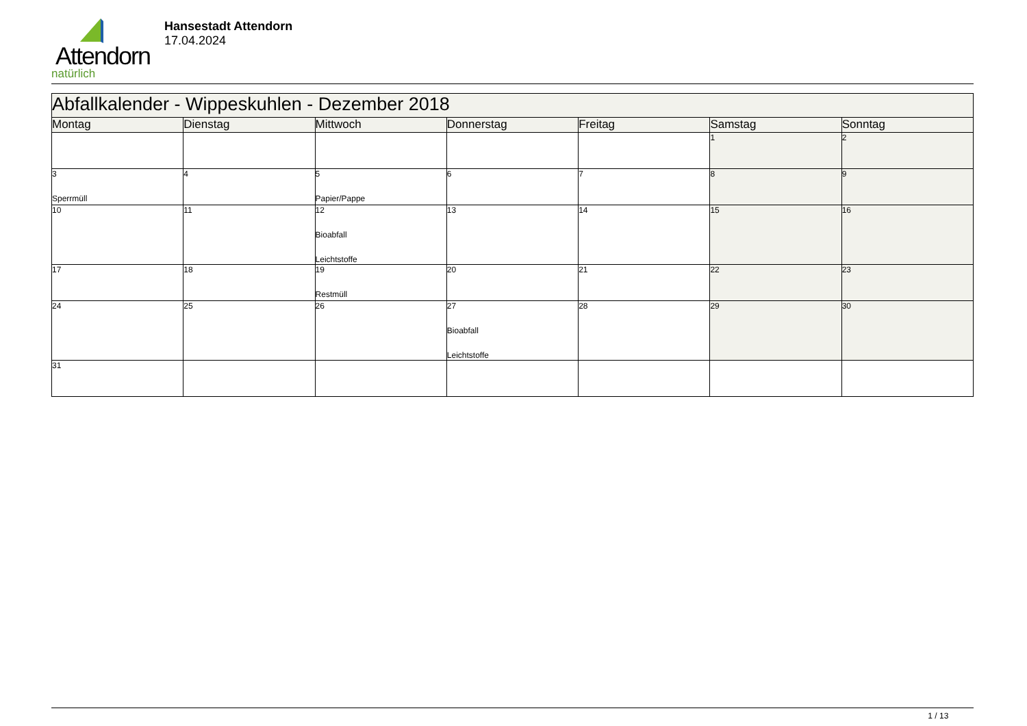Attendorn
natürlich
Hansestadt Attendorn
17.04.2024
| Abfallkalender - Wippeskuhlen - Dezember 2018 | | | | | | |
| --- | --- | --- | --- | --- | --- | --- |
| Montag | Dienstag | Mittwoch | Donnerstag | Freitag | Samstag | Sonntag |
| | | | | | 1 | 2 |
| 3 Sperrmüll | 4 | 5 Papier/Pappe | 6 | 7 | 8 | 9 |
| 10 | 11 | 12 Bioabfall Leichtstoffe | 13 | 14 | 15 | 16 |
| 17 | 18 | 19 Restmüll | 20 | 21 | 22 | 23 |
| 24 | 25 | 26 | 27 Bioabfall Leichtstoffe | 28 | 29 | 30 |
| 31 | | | | | | |
1 / 13